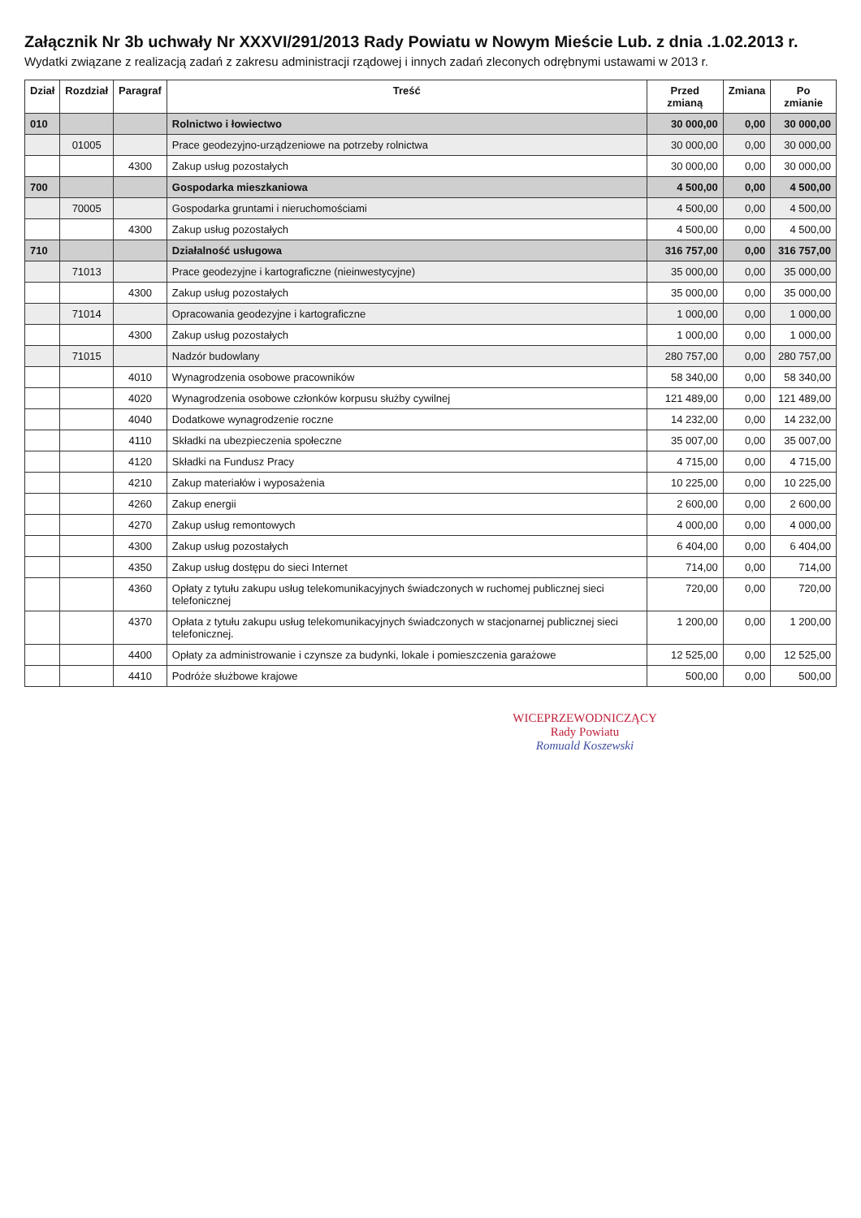Załącznik Nr 3b uchwały Nr XXXVI/291/2013 Rady Powiatu w Nowym Mieście Lub. z dnia .1.02.2013 r.
Wydatki związane z realizacją zadań z zakresu administracji rządowej i innych zadań zleconych odrębnymi ustawami w 2013 r.
| Dział | Rozdział | Paragraf | Treść | Przed zmianą | Zmiana | Po zmianie |
| --- | --- | --- | --- | --- | --- | --- |
| 010 | | | Rolnictwo i łowiectwo | 30 000,00 | 0,00 | 30 000,00 |
| | 01005 | | Prace geodezyjno-urządzeniowe na potrzeby rolnictwa | 30 000,00 | 0,00 | 30 000,00 |
| | | 4300 | Zakup usług pozostałych | 30 000,00 | 0,00 | 30 000,00 |
| 700 | | | Gospodarka mieszkaniowa | 4 500,00 | 0,00 | 4 500,00 |
| | 70005 | | Gospodarka gruntami i nieruchomościami | 4 500,00 | 0,00 | 4 500,00 |
| | | 4300 | Zakup usług pozostałych | 4 500,00 | 0,00 | 4 500,00 |
| 710 | | | Działalność usługowa | 316 757,00 | 0,00 | 316 757,00 |
| | 71013 | | Prace geodezyjne i kartograficzne (nieinwestycyjne) | 35 000,00 | 0,00 | 35 000,00 |
| | | 4300 | Zakup usług pozostałych | 35 000,00 | 0,00 | 35 000,00 |
| | 71014 | | Opracowania geodezyjne i kartograficzne | 1 000,00 | 0,00 | 1 000,00 |
| | | 4300 | Zakup usług pozostałych | 1 000,00 | 0,00 | 1 000,00 |
| | 71015 | | Nadzór budowlany | 280 757,00 | 0,00 | 280 757,00 |
| | | 4010 | Wynagrodzenia osobowe pracowników | 58 340,00 | 0,00 | 58 340,00 |
| | | 4020 | Wynagrodzenia osobowe członków korpusu służby cywilnej | 121 489,00 | 0,00 | 121 489,00 |
| | | 4040 | Dodatkowe wynagrodzenie roczne | 14 232,00 | 0,00 | 14 232,00 |
| | | 4110 | Składki na ubezpieczenia społeczne | 35 007,00 | 0,00 | 35 007,00 |
| | | 4120 | Składki na Fundusz Pracy | 4 715,00 | 0,00 | 4 715,00 |
| | | 4210 | Zakup materiałów i wyposażenia | 10 225,00 | 0,00 | 10 225,00 |
| | | 4260 | Zakup energii | 2 600,00 | 0,00 | 2 600,00 |
| | | 4270 | Zakup usług remontowych | 4 000,00 | 0,00 | 4 000,00 |
| | | 4300 | Zakup usług pozostałych | 6 404,00 | 0,00 | 6 404,00 |
| | | 4350 | Zakup usług dostępu do sieci Internet | 714,00 | 0,00 | 714,00 |
| | | 4360 | Opłaty z tytułu zakupu usług telekomunikacyjnych świadczonych w ruchomej publicznej sieci telefonicznej | 720,00 | 0,00 | 720,00 |
| | | 4370 | Opłata z tytułu zakupu usług telekomunikacyjnych świadczonych w stacjonarnej publicznej sieci telefonicznej. | 1 200,00 | 0,00 | 1 200,00 |
| | | 4400 | Opłaty za administrowanie i czynsze za budynki, lokale i pomieszczenia garażowe | 12 525,00 | 0,00 | 12 525,00 |
| | | 4410 | Podróże służbowe krajowe | 500,00 | 0,00 | 500,00 |
WICEPRZEWODNICZĄCY
Rady Powiatu
Romuald Koszewski